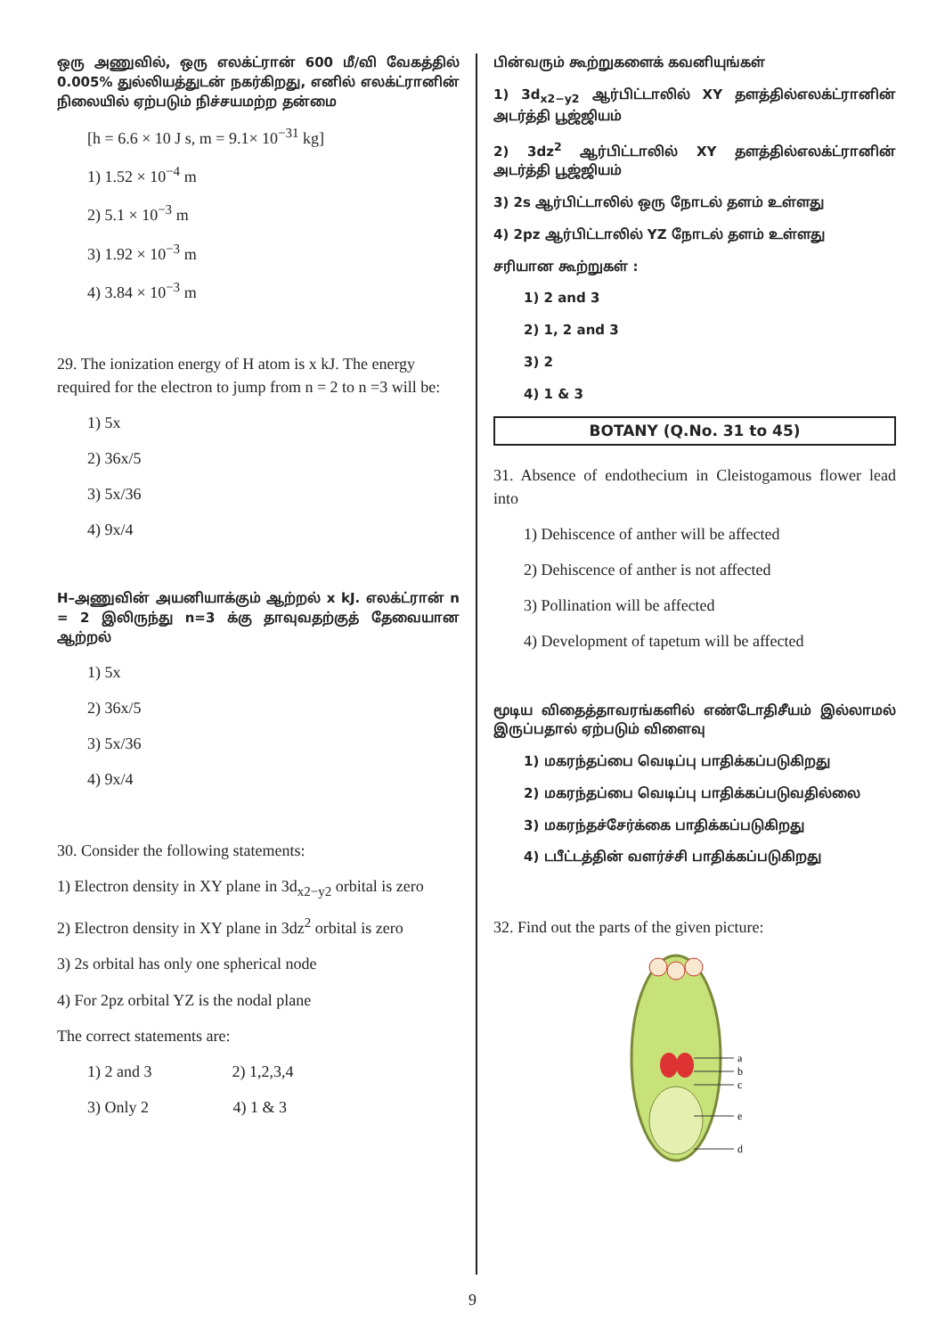ஒரு அணுவில், ஒரு எலக்ட்ரான் 600 மீ/வி வேகத்தில் 0.005% துல்லியத்துடன் நகர்கிறது, எனில் எலக்ட்ரானின் நிலையில் ஏற்படும் நிச்சயமற்ற தன்மை
[h = 6.6 × 10 J s, m = 9.1× 10<sup>−31</sup> kg]
1) 1.52 × 10<sup>−4</sup> m
2) 5.1 × 10<sup>−3</sup> m
3) 1.92 × 10<sup>−3</sup> m
4) 3.84 × 10<sup>−3</sup> m
29. The ionization energy of H atom is x kJ. The energy required for the electron to jump from n = 2 to n =3 will be:
1) 5x
2) 36x/5
3) 5x/36
4) 9x/4
H–அணுவின் அயனியாக்கும் ஆற்றல் x kJ. எலக்ட்ரான் n = 2 இலிருந்து n=3 க்கு தாவுவதற்குத் தேவையான ஆற்றல்
1) 5x
2) 36x/5
3) 5x/36
4) 9x/4
30. Consider the following statements:
1) Electron density in XY plane in 3d<sub>x2−y2</sub> orbital is zero
2) Electron density in XY plane in 3dz<sup>2</sup> orbital is zero
3) 2s orbital has only one spherical node
4) For 2pz orbital YZ is the nodal plane
The correct statements are:
1) 2 and 3 2) 1,2,3,4
3) Only 2 4) 1 & 3
பின்வரும் கூற்றுகளைக் கவனியுங்கள்
1) 3d<sub>x2−y2</sub> ஆர்பிட்டாலில் XY தளத்தில்எலக்ட்ரானின் அடர்த்தி பூஜ்ஜியம்
2) 3dz<sup>2</sup> ஆர்பிட்டாலில் XY தளத்தில்எலக்ட்ரானின் அடர்த்தி பூஜ்ஜியம்
3) 2s ஆர்பிட்டாலில் ஒரு நோடல் தளம் உள்ளது
4) 2pz ஆர்பிட்டாலில் YZ நோடல் தளம் உள்ளது
சரியான கூற்றுகள் :
1) 2 and 3
2) 1, 2 and 3
3) 2
4) 1 & 3
BOTANY (Q.No. 31 to 45)
31. Absence of endothecium in Cleistogamous flower lead into
1) Dehiscence of anther will be affected
2) Dehiscence of anther is not affected
3) Pollination will be affected
4) Development of tapetum will be affected
மூடிய விதைத்தாவரங்களில் எண்டோதிசீயம் இல்லாமல் இருப்பதால் ஏற்படும் விளைவு
1) மகரந்தப்பை வெடிப்பு பாதிக்கப்படுகிறது
2) மகரந்தப்பை வெடிப்பு பாதிக்கப்படுவதில்லை
3) மகரந்தச்சேர்க்கை பாதிக்கப்படுகிறது
4) டபீட்டத்தின் வளர்ச்சி பாதிக்கப்படுகிறது
32. Find out the parts of the given picture:
a
b
c
e
d
9